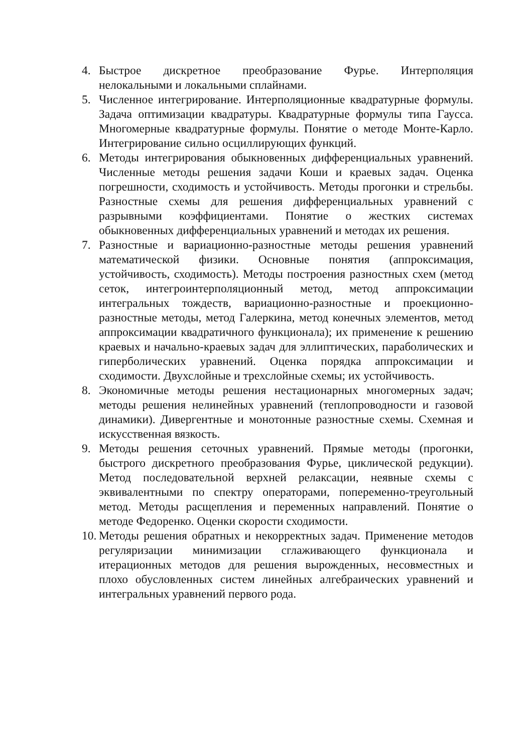4. Быстрое дискретное преобразование Фурье. Интерполяция нелокальными и локальными сплайнами.
5. Численное интегрирование. Интерполяционные квадратурные формулы. Задача оптимизации квадратуры. Квадратурные формулы типа Гаусса. Многомерные квадратурные формулы. Понятие о методе Монте-Карло. Интегрирование сильно осциллирующих функций.
6. Методы интегрирования обыкновенных дифференциальных уравнений. Численные методы решения задачи Коши и краевых задач. Оценка погрешности, сходимость и устойчивость. Методы прогонки и стрельбы. Разностные схемы для решения дифференциальных уравнений с разрывными коэффициентами. Понятие о жестких системах обыкновенных дифференциальных уравнений и методах их решения.
7. Разностные и вариационно-разностные методы решения уравнений математической физики. Основные понятия (аппроксимация, устойчивость, сходимость). Методы построения разностных схем (метод сеток, интегроинтерполяционный метод, метод аппроксимации интегральных тождеств, вариационно-разностные и проекционно-разностные методы, метод Галеркина, метод конечных элементов, метод аппроксимации квадратичного функционала); их применение к решению краевых и начально-краевых задач для эллиптических, параболических и гиперболических уравнений. Оценка порядка аппроксимации и сходимости. Двухслойные и трехслойные схемы; их устойчивость.
8. Экономичные методы решения нестационарных многомерных задач; методы решения нелинейных уравнений (теплопроводности и газовой динамики). Дивергентные и монотонные разностные схемы. Схемная и искусственная вязкость.
9. Методы решения сеточных уравнений. Прямые методы (прогонки, быстрого дискретного преобразования Фурье, циклической редукции). Метод последовательной верхней релаксации, неявные схемы с эквивалентными по спектру операторами, попеременно-треугольный метод. Методы расщепления и переменных направлений. Понятие о методе Федоренко. Оценки скорости сходимости.
10. Методы решения обратных и некорректных задач. Применение методов регуляризации минимизации сглаживающего функционала и итерационных методов для решения вырожденных, несовместных и плохо обусловленных систем линейных алгебраических уравнений и интегральных уравнений первого рода.